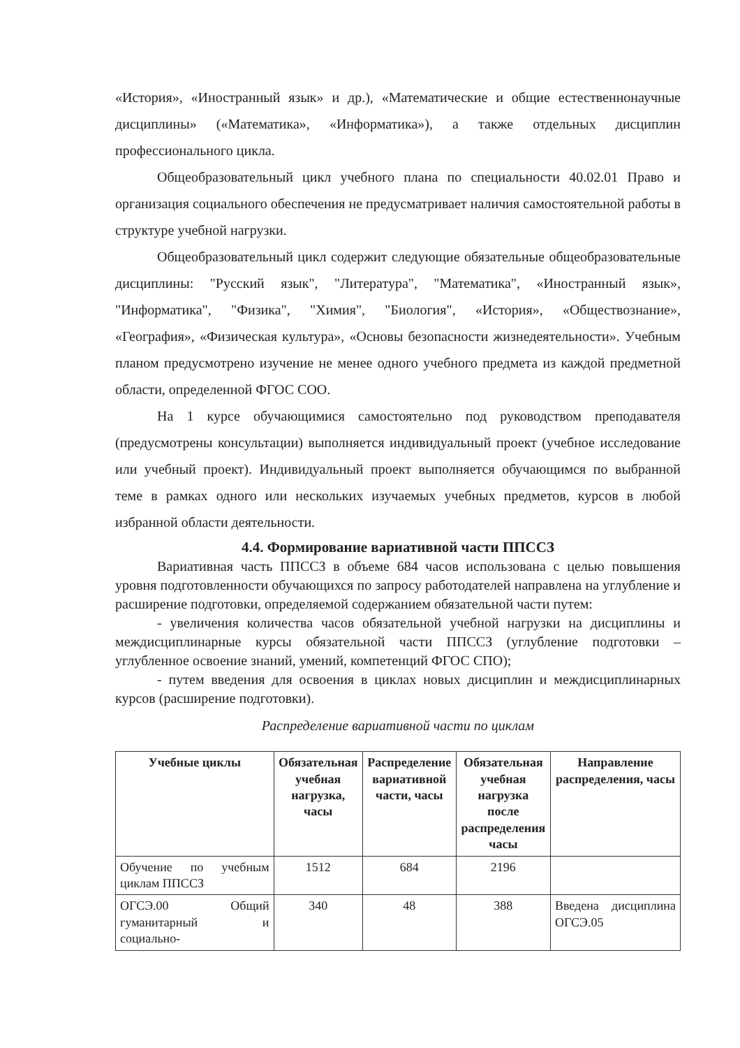«История», «Иностранный язык» и др.), «Математические и общие естественнонаучные дисциплины» («Математика», «Информатика»), а также отдельных дисциплин профессионального цикла.
Общеобразовательный цикл учебного плана по специальности 40.02.01 Право и организация социального обеспечения не предусматривает наличия самостоятельной работы в структуре учебной нагрузки.
Общеобразовательный цикл содержит следующие обязательные общеобразовательные дисциплины: "Русский язык", "Литература", "Математика", «Иностранный язык», "Информатика", "Физика", "Химия", "Биология", «История», «Обществознание», «География», «Физическая культура», «Основы безопасности жизнедеятельности». Учебным планом предусмотрено изучение не менее одного учебного предмета из каждой предметной области, определенной ФГОС СОО.
На 1 курсе обучающимися самостоятельно под руководством преподавателя (предусмотрены консультации) выполняется индивидуальный проект (учебное исследование или учебный проект). Индивидуальный проект выполняется обучающимся по выбранной теме в рамках одного или нескольких изучаемых учебных предметов, курсов в любой избранной области деятельности.
4.4. Формирование вариативной части ППССЗ
Вариативная часть ППССЗ в объеме 684 часов использована с целью повышения уровня подготовленности обучающихся по запросу работодателей направлена на углубление и расширение подготовки, определяемой содержанием обязательной части путем:
- увеличения количества часов обязательной учебной нагрузки на дисциплины и междисциплинарные курсы обязательной части ППССЗ (углубление подготовки – углубленное освоение знаний, умений, компетенций ФГОС СПО);
- путем введения для освоения в циклах новых дисциплин и междисциплинарных курсов (расширение подготовки).
Распределение вариативной части по циклам
| Учебные циклы | Обязательная учебная нагрузка, часы | Распределение вариативной части, часы | Обязательная учебная нагрузка после распределения часы | Направление распределения, часы |
| --- | --- | --- | --- | --- |
| Обучение по учебным циклам ППССЗ | 1512 | 684 | 2196 | |
| ОГСЭ.00 Общий гуманитарный и социально- | 340 | 48 | 388 | Введена дисциплина ОГСЭ.05 |